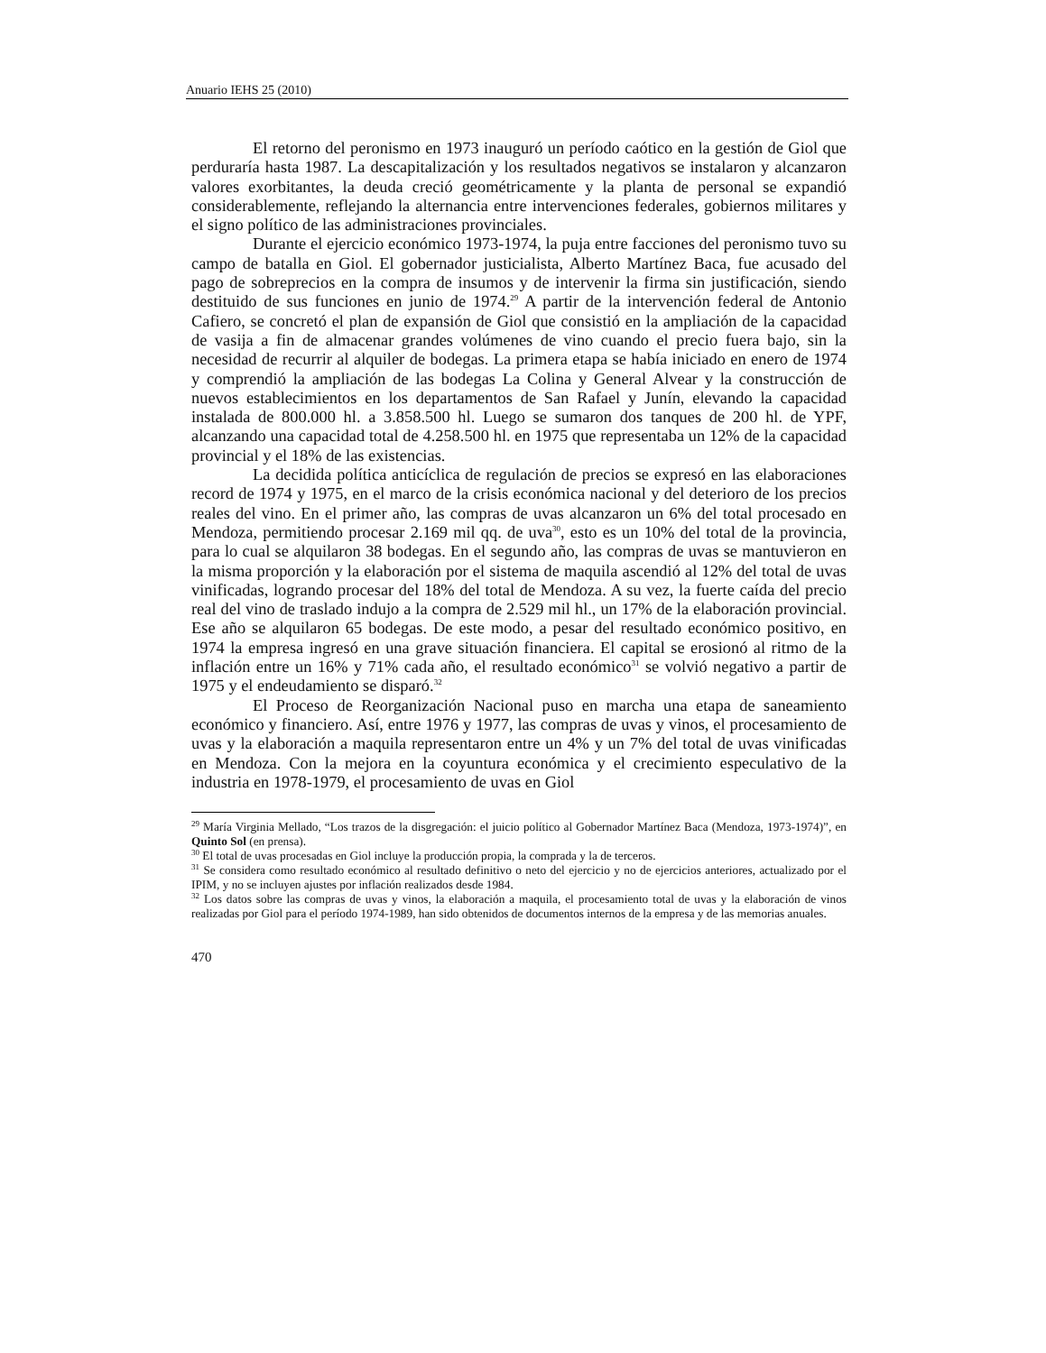Anuario IEHS 25 (2010)
El retorno del peronismo en 1973 inauguró un período caótico en la gestión de Giol que perduraría hasta 1987. La descapitalización y los resultados negativos se instalaron y alcanzaron valores exorbitantes, la deuda creció geométricamente y la planta de personal se expandió considerablemente, reflejando la alternancia entre intervenciones federales, gobiernos militares y el signo político de las administraciones provinciales.
Durante el ejercicio económico 1973-1974, la puja entre facciones del peronismo tuvo su campo de batalla en Giol. El gobernador justicialista, Alberto Martínez Baca, fue acusado del pago de sobreprecios en la compra de insumos y de intervenir la firma sin justificación, siendo destituido de sus funciones en junio de 1974.<sup>29</sup> A partir de la intervención federal de Antonio Cafiero, se concretó el plan de expansión de Giol que consistió en la ampliación de la capacidad de vasija a fin de almacenar grandes volúmenes de vino cuando el precio fuera bajo, sin la necesidad de recurrir al alquiler de bodegas. La primera etapa se había iniciado en enero de 1974 y comprendió la ampliación de las bodegas La Colina y General Alvear y la construcción de nuevos establecimientos en los departamentos de San Rafael y Junín, elevando la capacidad instalada de 800.000 hl. a 3.858.500 hl. Luego se sumaron dos tanques de 200 hl. de YPF, alcanzando una capacidad total de 4.258.500 hl. en 1975 que representaba un 12% de la capacidad provincial y el 18% de las existencias.
La decidida política anticíclica de regulación de precios se expresó en las elaboraciones record de 1974 y 1975, en el marco de la crisis económica nacional y del deterioro de los precios reales del vino. En el primer año, las compras de uvas alcanzaron un 6% del total procesado en Mendoza, permitiendo procesar 2.169 mil qq. de uva<sup>30</sup>, esto es un 10% del total de la provincia, para lo cual se alquilaron 38 bodegas. En el segundo año, las compras de uvas se mantuvieron en la misma proporción y la elaboración por el sistema de maquila ascendió al 12% del total de uvas vinificadas, logrando procesar del 18% del total de Mendoza. A su vez, la fuerte caída del precio real del vino de traslado indujo a la compra de 2.529 mil hl., un 17% de la elaboración provincial. Ese año se alquilaron 65 bodegas. De este modo, a pesar del resultado económico positivo, en 1974 la empresa ingresó en una grave situación financiera. El capital se erosionó al ritmo de la inflación entre un 16% y 71% cada año, el resultado económico<sup>31</sup> se volvió negativo a partir de 1975 y el endeudamiento se disparó.<sup>32</sup>
El Proceso de Reorganización Nacional puso en marcha una etapa de saneamiento económico y financiero. Así, entre 1976 y 1977, las compras de uvas y vinos, el procesamiento de uvas y la elaboración a maquila representaron entre un 4% y un 7% del total de uvas vinificadas en Mendoza. Con la mejora en la coyuntura económica y el crecimiento especulativo de la industria en 1978-1979, el procesamiento de uvas en Giol
<sup>29</sup> María Virginia Mellado, “Los trazos de la disgregación: el juicio político al Gobernador Martínez Baca (Mendoza, 1973-1974)”, en Quinto Sol (en prensa).
<sup>30</sup> El total de uvas procesadas en Giol incluye la producción propia, la comprada y la de terceros.
<sup>31</sup> Se considera como resultado económico al resultado definitivo o neto del ejercicio y no de ejercicios anteriores, actualizado por el IPIM, y no se incluyen ajustes por inflación realizados desde 1984.
<sup>32</sup> Los datos sobre las compras de uvas y vinos, la elaboración a maquila, el procesamiento total de uvas y la elaboración de vinos realizadas por Giol para el período 1974-1989, han sido obtenidos de documentos internos de la empresa y de las memorias anuales.
470